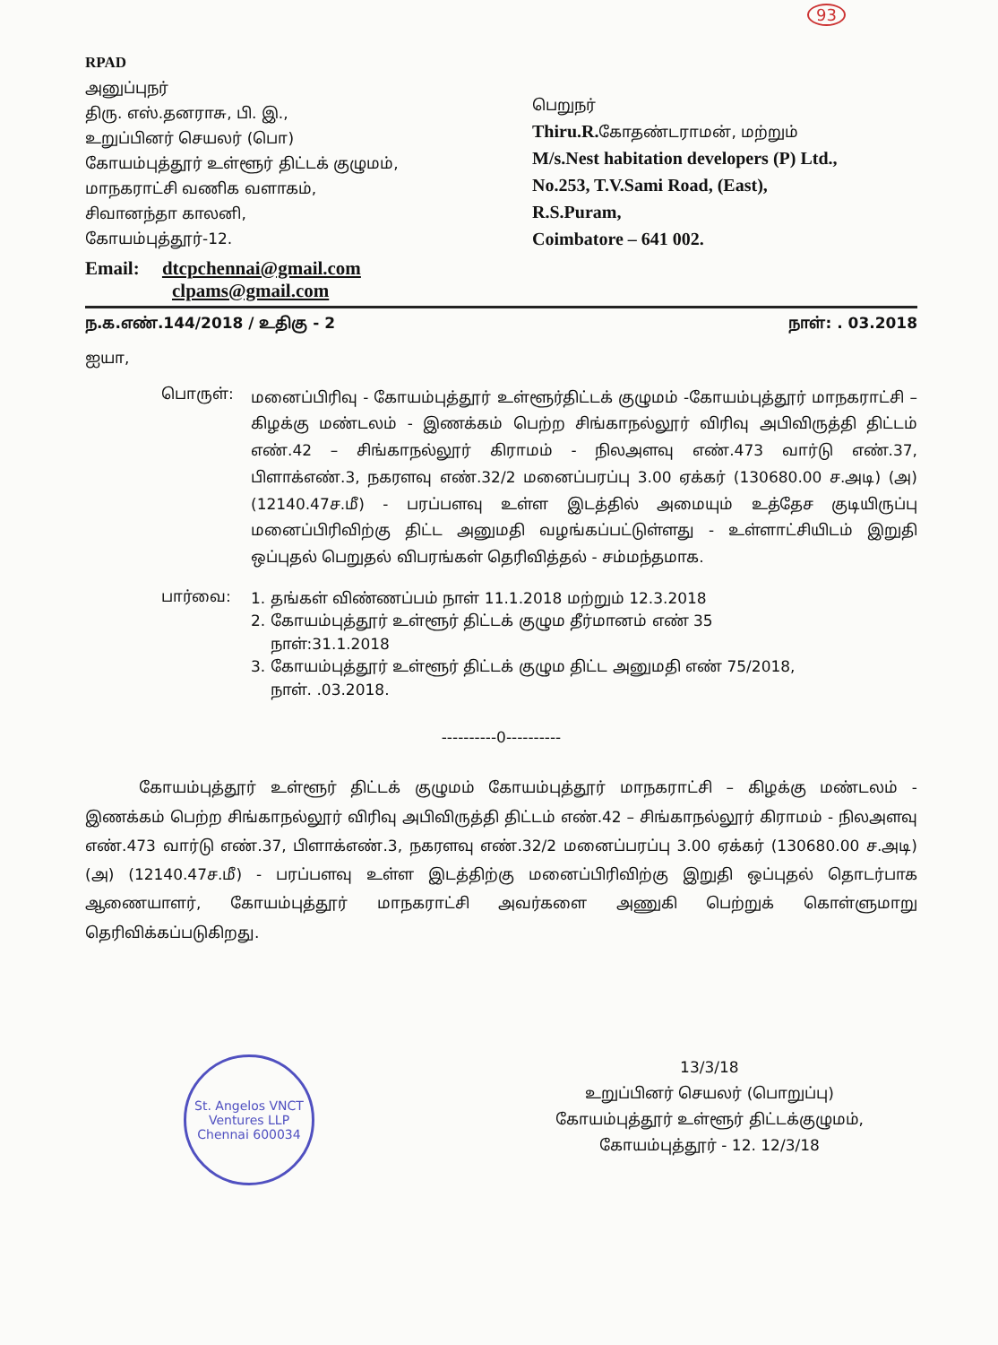93
RPAD
அனுப்புநர்
திரு. எஸ்.தனராசு, பி. இ.,
உறுப்பினர் செயலர் (பொ)
கோயம்புத்தூர் உள்ளூர் திட்டக் குழுமம்,
மாநகராட்சி வணிக வளாகம்,
சிவானந்தா காலனி,
கோயம்புத்தூர்-12.
பெறுநர்
Thiru.R. கோதண்டராமன், மற்றும்
M/s.Nest habitation developers (P) Ltd.,
No.253, T.V.Sami Road, (East),
R.S.Puram,
Coimbatore – 641 002.
Email: dtcpchennai@gmail.com
clpams@gmail.com
ந.க.எண்.144/2018 / உதிகு - 2 நாள்: . 03.2018
ஐயா,
பொருள்:
மனைப்பிரிவு - கோயம்புத்தூர் உள்ளூர்திட்டக் குழுமம் -கோயம்புத்தூர் மாநகராட்சி – கிழக்கு மண்டலம் - இணக்கம் பெற்ற சிங்காநல்லூர் விரிவு அபிவிருத்தி திட்டம் எண்.42 – சிங்காநல்லூர் கிராமம் - நிலஅளவு எண்.473 வார்டு எண்.37, பிளாக்எண்.3, நகரளவு எண்.32/2 மனைப்பரப்பு 3.00 ஏக்கர் (130680.00 ச.அடி) (அ) (12140.47ச.மீ) - பரப்பளவு உள்ள இடத்தில் அமையும் உத்தேச குடியிருப்பு மனைப்பிரிவிற்கு திட்ட அனுமதி வழங்கப்பட்டுள்ளது - உள்ளாட்சியிடம் இறுதி ஒப்புதல் பெறுதல் விபரங்கள் தெரிவித்தல் - சம்மந்தமாக.
பார்வை:
1. தங்கள் விண்ணப்பம் நாள் 11.1.2018 மற்றும் 12.3.2018
2. கோயம்புத்தூர் உள்ளூர் திட்டக் குழும தீர்மானம் எண் 35
நாள்:31.1.2018
3. கோயம்புத்தூர் உள்ளூர் திட்டக் குழும திட்ட அனுமதி எண் 75/2018,
நாள். .03.2018.
----------0----------
கோயம்புத்தூர் உள்ளூர் திட்டக் குழுமம் கோயம்புத்தூர் மாநகராட்சி – கிழக்கு மண்டலம் - இணக்கம் பெற்ற சிங்காநல்லூர் விரிவு அபிவிருத்தி திட்டம் எண்.42 – சிங்காநல்லூர் கிராமம் - நிலஅளவு எண்.473 வார்டு எண்.37, பிளாக்எண்.3, நகரளவு எண்.32/2 மனைப்பரப்பு 3.00 ஏக்கர் (130680.00 ச.அடி) (அ) (12140.47ச.மீ) - பரப்பளவு உள்ள இடத்திற்கு மனைப்பிரிவிற்கு இறுதி ஒப்புதல் தொடர்பாக ஆணையாளர், கோயம்புத்தூர் மாநகராட்சி அவர்களை அணுகி பெற்றுக் கொள்ளுமாறு தெரிவிக்கப்படுகிறது.
St. Angelos VNCT Ventures LLP
Chennai 600034
13/3/18
உறுப்பினர் செயலர் (பொறுப்பு)
கோயம்புத்தூர் உள்ளூர் திட்டக்குழுமம்,
கோயம்புத்தூர் - 12. 12/3/18